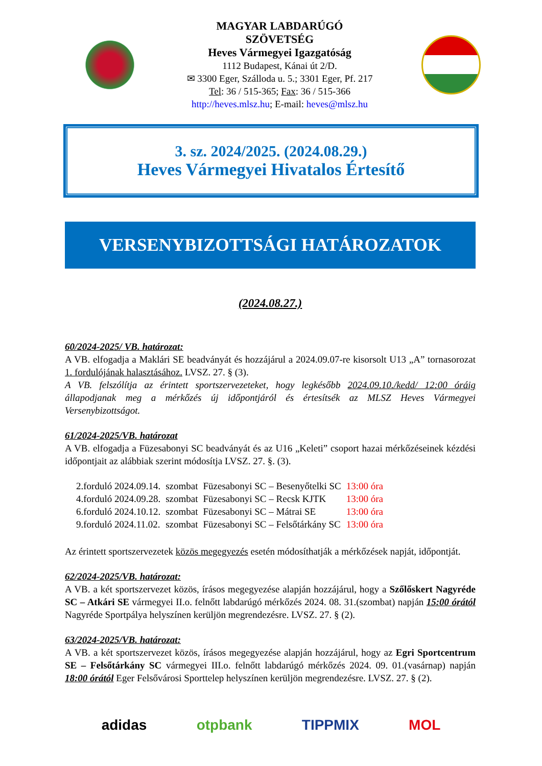MAGYAR LABDARÚGÓ
SZÖVETSÉG
Heves Vármegyei Igazgatóság
1112 Budapest, Kánai út 2/D.
✉ 3300 Eger, Szálloda u. 5.; 3301 Eger, Pf. 217
Tel: 36 / 515-365; Fax: 36 / 515-366
http://heves.mlsz.hu; E-mail: heves@mlsz.hu
3. sz. 2024/2025. (2024.08.29.)
Heves Vármegyei Hivatalos Értesítő
VERSENYBIZOTTSÁGI HATÁROZATOK
(2024.08.27.)
60/2024-2025/ VB. határozat:
A VB. elfogadja a Maklári SE beadványát és hozzájárul a 2024.09.07-re kisorsolt U13 „A” tornasorozat 1. fordulójának halasztásához. LVSZ. 27. § (3).
A VB. felszólítja az érintett sportszervezeteket, hogy legkésőbb 2024.09.10./kedd/ 12:00 óráig állapodjanak meg a mérkőzés új időpontjáról és értesítsék az MLSZ Heves Vármegyei Versenybizottságot.
61/2024-2025/VB. határozat
A VB. elfogadja a Füzesabonyi SC beadványát és az U16 „Keleti” csoport hazai mérkőzéseinek kézdési időpontjait az alábbiak szerint módosítja LVSZ. 27. §. (3).
| 2.forduló 2024.09.14. | szombat | Füzesabonyi SC – Besenyőtelki SC | 13:00 óra |
| 4.forduló 2024.09.28. | szombat | Füzesabonyi SC – Recsk KJTK | 13:00 óra |
| 6.forduló 2024.10.12. | szombat | Füzesabonyi SC – Mátrai SE | 13:00 óra |
| 9.forduló 2024.11.02. | szombat | Füzesabonyi SC – Felsőtárkány SC | 13:00 óra |
Az érintett sportszervezetek közös megegyezés esetén módosíthatják a mérkőzések napját, időpontját.
62/2024-2025/VB. határozat:
A VB. a két sportszervezet közös, írásos megegyezése alapján hozzájárul, hogy a Szőlőskert Nagyréde SC – Atkári SE vármegyei II.o. felnőtt labdarúgó mérkőzés 2024. 08. 31.(szombat) napján 15:00 órától Nagyréde Sportpálya helyszínen kerüljön megrendezésre. LVSZ. 27. § (2).
63/2024-2025/VB. határozat:
A VB. a két sportszervezet közös, írásos megegyezése alapján hozzájárul, hogy az Egri Sportcentrum SE – Felsőtárkány SC vármegyei III.o. felnőtt labdarúgó mérkőzés 2024. 09. 01.(vasárnap) napján 18:00 órától Eger Felsővárosi Sporttelep helyszínen kerüljön megrendezésre. LVSZ. 27. § (2).
adidas otpbank TIPPMIX MOL